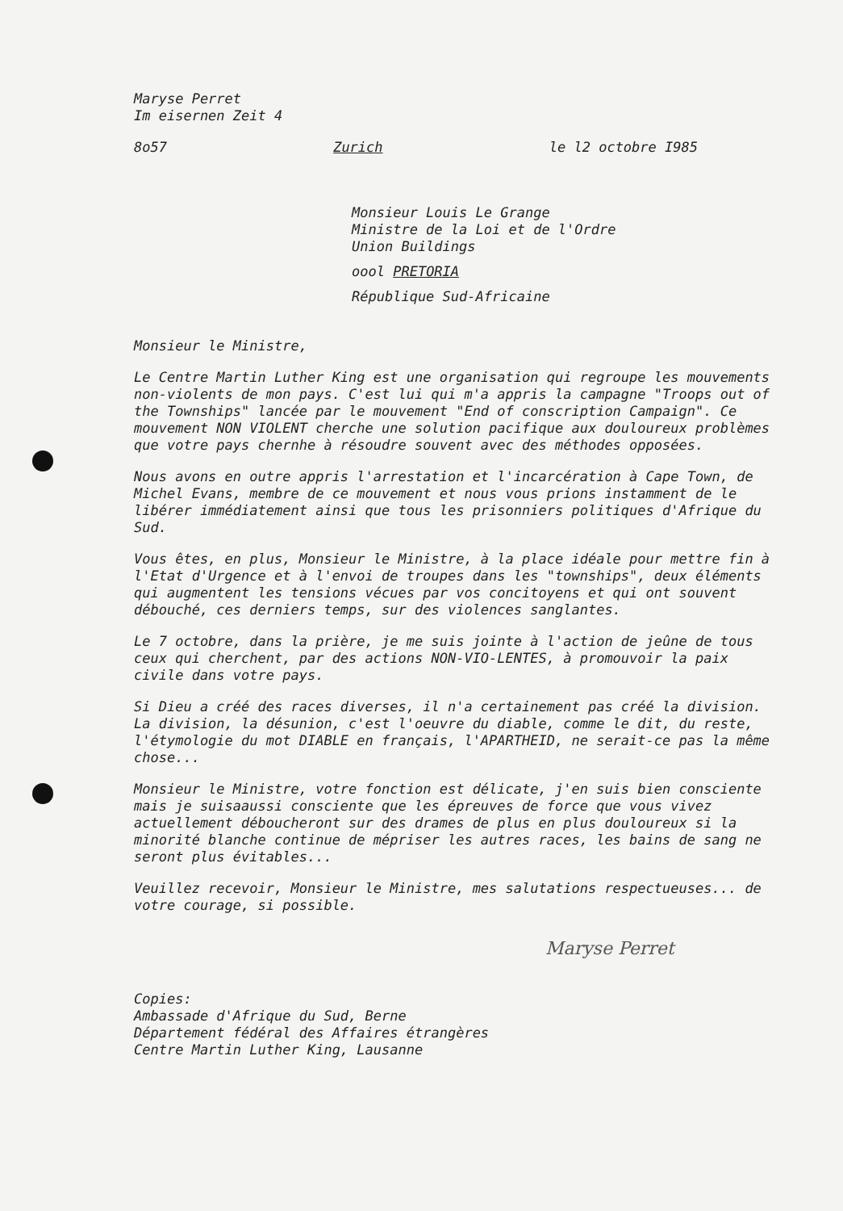Maryse Perret
Im eisernen Zeit 4
8o57 Zurich le l2 octobre I985
Monsieur Louis Le Grange
Ministre de la Loi et de l'Ordre
Union Buildings
oool PRETORIA
République Sud-Africaine
Monsieur le Ministre,
Le Centre Martin Luther King est une organisation qui regroupe les mouvements non-violents de mon pays. C'est lui qui m'a appris la campagne "Troops out of the Townships" lancée par le mouvement "End of conscription Campaign". Ce mouvement NON VIOLENT cherche une solution pacifique aux douloureux problèmes que votre pays chernhe à résoudre souvent avec des méthodes opposées.
Nous avons en outre appris l'arrestation et l'incarcération à Cape Town, de Michel Evans, membre de ce mouvement et nous vous prions instamment de le libérer immédiatement ainsi que tous les prisonniers politiques d'Afrique du Sud.
Vous êtes, en plus, Monsieur le Ministre, à la place idéale pour mettre fin à l'Etat d'Urgence et à l'envoi de troupes dans les "townships", deux éléments qui augmentent les tensions vécues par vos concitoyens et qui ont souvent débouché, ces derniers temps, sur des violences sanglantes.
Le 7 octobre, dans la prière, je me suis jointe à l'action de jeûne de tous ceux qui cherchent, par des actions NON-VIO-LENTES, à promouvoir la paix civile dans votre pays.
Si Dieu a créé des races diverses, il n'a certainement pas créé la division. La division, la désunion, c'est l'oeuvre du diable, comme le dit, du reste, l'étymologie du mot DIABLE en français, l'APARTHEID, ne serait-ce pas la même chose...
Monsieur le Ministre, votre fonction est délicate, j'en suis bien consciente mais je suisaaussi consciente que les épreuves de force que vous vivez actuellement déboucheront sur des drames de plus en plus douloureux si la minorité blanche continue de mépriser les autres races, les bains de sang ne seront plus évitables...
Veuillez recevoir, Monsieur le Ministre, mes salutations respectueuses... de votre courage, si possible.
Maryse Perret
Copies:
Ambassade d'Afrique du Sud, Berne
Département fédéral des Affaires étrangères
Centre Martin Luther King, Lausanne